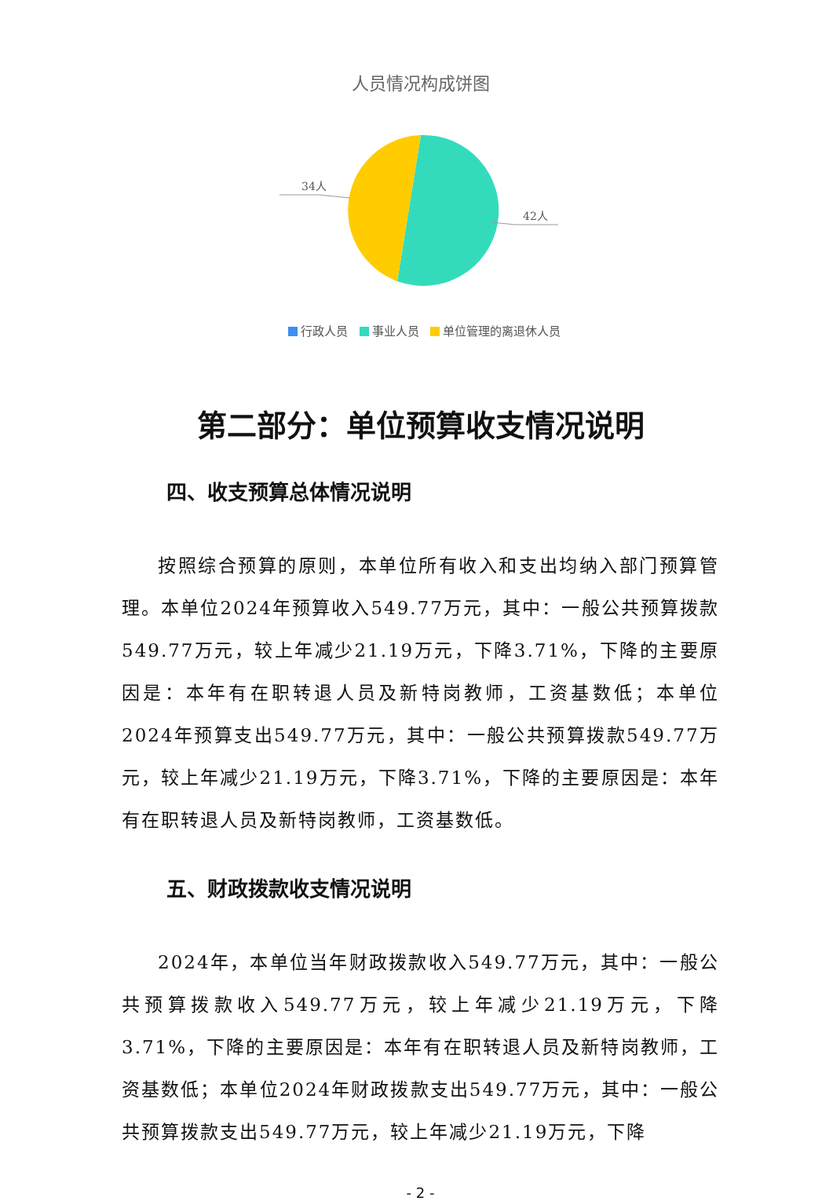人员情况构成饼图
34人
42人
行政人员 事业人员 单位管理的离退休人员
第二部分：单位预算收支情况说明
四、收支预算总体情况说明
按照综合预算的原则，本单位所有收入和支出均纳入部门预算管理。本单位2024年预算收入549.77万元，其中：一般公共预算拨款549.77万元，较上年减少21.19万元，下降3.71%，下降的主要原因是：本年有在职转退人员及新特岗教师，工资基数低；本单位2024年预算支出549.77万元，其中：一般公共预算拨款549.77万元，较上年减少21.19万元，下降3.71%，下降的主要原因是：本年有在职转退人员及新特岗教师，工资基数低。
五、财政拨款收支情况说明
2024年，本单位当年财政拨款收入549.77万元，其中：一般公共预算拨款收入549.77万元，较上年减少21.19万元，下降3.71%，下降的主要原因是：本年有在职转退人员及新特岗教师，工资基数低；本单位2024年财政拨款支出549.77万元，其中：一般公共预算拨款支出549.77万元，较上年减少21.19万元，下降
- 2 -